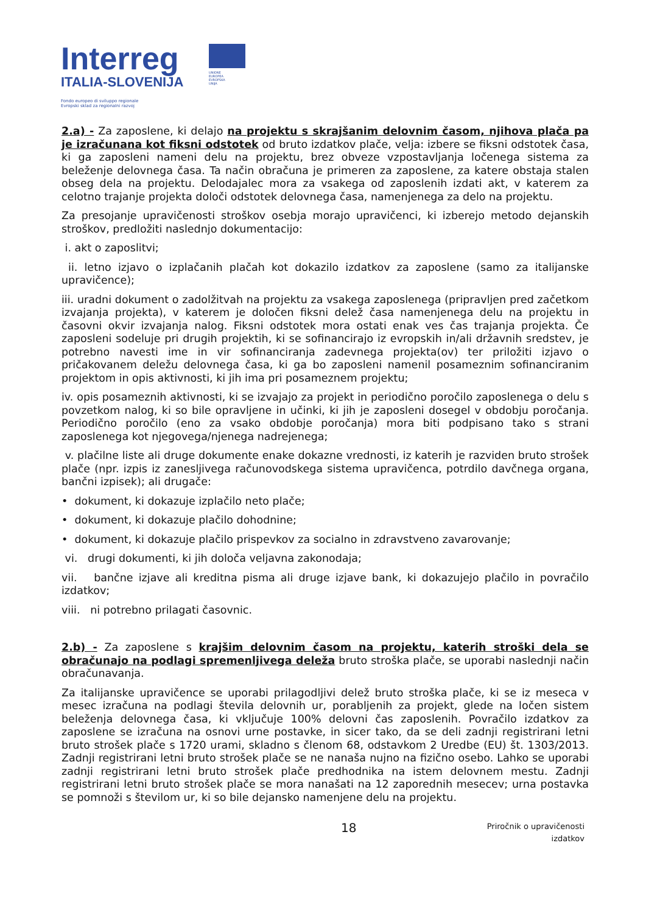Interreg
ITALIA-SLOVENIJA
Fondo europeo di sviluppo regionale
Evropski sklad za regionalni razvoj
UNIONE EUROPEA
EVROPSKA UNIJA
2.a) - Za zaposlene, ki delajo na projektu s skrajšanim delovnim časom, njihova plača pa je izračunana kot fiksni odstotek od bruto izdatkov plače, velja: izbere se fiksni odstotek časa, ki ga zaposleni nameni delu na projektu, brez obveze vzpostavljanja ločenega sistema za beleženje delovnega časa. Ta način obračuna je primeren za zaposlene, za katere obstaja stalen obseg dela na projektu. Delodajalec mora za vsakega od zaposlenih izdati akt, v katerem za celotno trajanje projekta določi odstotek delovnega časa, namenjenega za delo na projektu.
Za presojanje upravičenosti stroškov osebja morajo upravičenci, ki izberejo metodo dejanskih stroškov, predložiti naslednjo dokumentacijo:
i. akt o zaposlitvi;
ii. letno izjavo o izplačanih plačah kot dokazilo izdatkov za zaposlene (samo za italijanske upravičence);
iii. uradni dokument o zadolžitvah na projektu za vsakega zaposlenega (pripravljen pred začetkom izvajanja projekta), v katerem je določen fiksni delež časa namenjenega delu na projektu in časovni okvir izvajanja nalog. Fiksni odstotek mora ostati enak ves čas trajanja projekta. Če zaposleni sodeluje pri drugih projektih, ki se sofinancirajo iz evropskih in/ali državnih sredstev, je potrebno navesti ime in vir sofinanciranja zadevnega projekta(ov) ter priložiti izjavo o pričakovanem deležu delovnega časa, ki ga bo zaposleni namenil posameznim sofinanciranim projektom in opis aktivnosti, ki jih ima pri posameznem projektu;
iv. opis posameznih aktivnosti, ki se izvajajo za projekt in periodično poročilo zaposlenega o delu s povzetkom nalog, ki so bile opravljene in učinki, ki jih je zaposleni dosegel v obdobju poročanja. Periodično poročilo (eno za vsako obdobje poročanja) mora biti podpisano tako s strani zaposlenega kot njegovega/njenega nadrejenega;
v. plačilne liste ali druge dokumente enake dokazne vrednosti, iz katerih je razviden bruto strošek plače (npr. izpis iz zanesljivega računovodskega sistema upravičenca, potrdilo davčnega organa, bančni izpisek); ali drugače:
• dokument, ki dokazuje izplačilo neto plače;
• dokument, ki dokazuje plačilo dohodnine;
• dokument, ki dokazuje plačilo prispevkov za socialno in zdravstveno zavarovanje;
vi. drugi dokumenti, ki jih določa veljavna zakonodaja;
vii. bančne izjave ali kreditna pisma ali druge izjave bank, ki dokazujejo plačilo in povračilo izdatkov;
viii. ni potrebno prilagati časovnic.
2.b) - Za zaposlene s krajšim delovnim časom na projektu, katerih stroški dela se obračunajo na podlagi spremenljivega deleža bruto stroška plače, se uporabi naslednji način obračunavanja.
Za italijanske upravičence se uporabi prilagodljivi delež bruto stroška plače, ki se iz meseca v mesec izračuna na podlagi števila delovnih ur, porabljenih za projekt, glede na ločen sistem beleženja delovnega časa, ki vključuje 100% delovni čas zaposlenih. Povračilo izdatkov za zaposlene se izračuna na osnovi urne postavke, in sicer tako, da se deli zadnji registrirani letni bruto strošek plače s 1720 urami, skladno s členom 68, odstavkom 2 Uredbe (EU) št. 1303/2013. Zadnji registrirani letni bruto strošek plače se ne nanaša nujno na fizično osebo. Lahko se uporabi zadnji registrirani letni bruto strošek plače predhodnika na istem delovnem mestu. Zadnji registrirani letni bruto strošek plače se mora nanašati na 12 zaporednih mesecev; urna postavka se pomnoži s številom ur, ki so bile dejansko namenjene delu na projektu.
18 Priročnik o upravičenosti
izdatkov